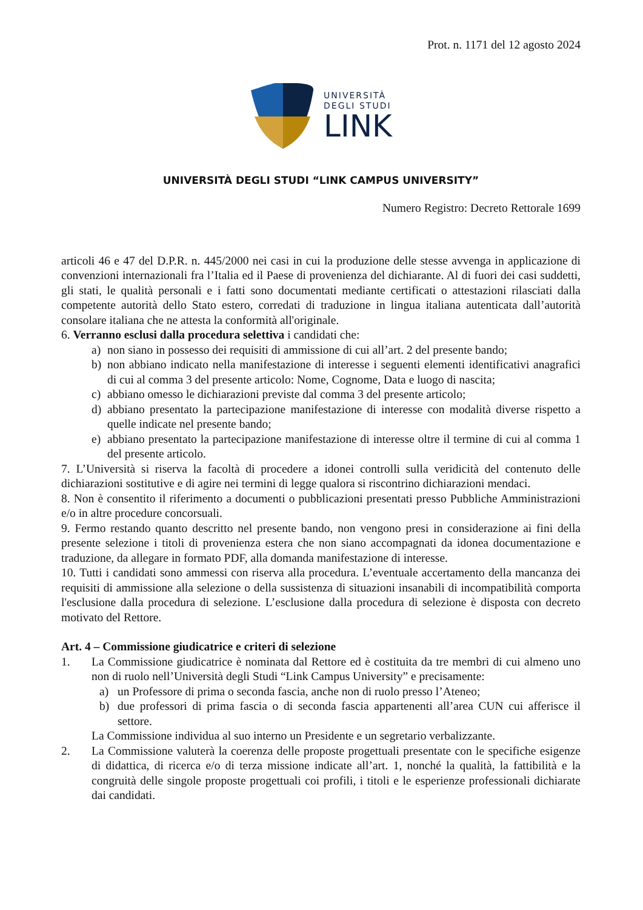Prot. n. 1171 del 12 agosto 2024
UNIVERSITÀ
DEGLI STUDI
LINK
UNIVERSITÀ DEGLI STUDI “LINK CAMPUS UNIVERSITY”
Numero Registro: Decreto Rettorale 1699
articoli 46 e 47 del D.P.R. n. 445/2000 nei casi in cui la produzione delle stesse avvenga in applicazione di convenzioni internazionali fra l’Italia ed il Paese di provenienza del dichiarante. Al di fuori dei casi suddetti, gli stati, le qualità personali e i fatti sono documentati mediante certificati o attestazioni rilasciati dalla competente autorità dello Stato estero, corredati di traduzione in lingua italiana autenticata dall’autorità consolare italiana che ne attesta la conformità all'originale.
6. Verranno esclusi dalla procedura selettiva i candidati che:
a) non siano in possesso dei requisiti di ammissione di cui all’art. 2 del presente bando;
b) non abbiano indicato nella manifestazione di interesse i seguenti elementi identificativi anagrafici di cui al comma 3 del presente articolo: Nome, Cognome, Data e luogo di nascita;
c) abbiano omesso le dichiarazioni previste dal comma 3 del presente articolo;
d) abbiano presentato la partecipazione manifestazione di interesse con modalità diverse rispetto a quelle indicate nel presente bando;
e) abbiano presentato la partecipazione manifestazione di interesse oltre il termine di cui al comma 1 del presente articolo.
7. L’Università si riserva la facoltà di procedere a idonei controlli sulla veridicità del contenuto delle dichiarazioni sostitutive e di agire nei termini di legge qualora si riscontrino dichiarazioni mendaci.
8. Non è consentito il riferimento a documenti o pubblicazioni presentati presso Pubbliche Amministrazioni e/o in altre procedure concorsuali.
9. Fermo restando quanto descritto nel presente bando, non vengono presi in considerazione ai fini della presente selezione i titoli di provenienza estera che non siano accompagnati da idonea documentazione e traduzione, da allegare in formato PDF, alla domanda manifestazione di interesse.
10. Tutti i candidati sono ammessi con riserva alla procedura. L’eventuale accertamento della mancanza dei requisiti di ammissione alla selezione o della sussistenza di situazioni insanabili di incompatibilità comporta l'esclusione dalla procedura di selezione. L’esclusione dalla procedura di selezione è disposta con decreto motivato del Rettore.
Art. 4 – Commissione giudicatrice e criteri di selezione
1. La Commissione giudicatrice è nominata dal Rettore ed è costituita da tre membri di cui almeno uno non di ruolo nell’Università degli Studi “Link Campus University” e precisamente:
a) un Professore di prima o seconda fascia, anche non di ruolo presso l’Ateneo;
b) due professori di prima fascia o di seconda fascia appartenenti all’area CUN cui afferisce il settore.
La Commissione individua al suo interno un Presidente e un segretario verbalizzante.
2. La Commissione valuterà la coerenza delle proposte progettuali presentate con le specifiche esigenze di didattica, di ricerca e/o di terza missione indicate all’art. 1, nonché la qualità, la fattibilità e la congruità delle singole proposte progettuali coi profili, i titoli e le esperienze professionali dichiarate dai candidati.